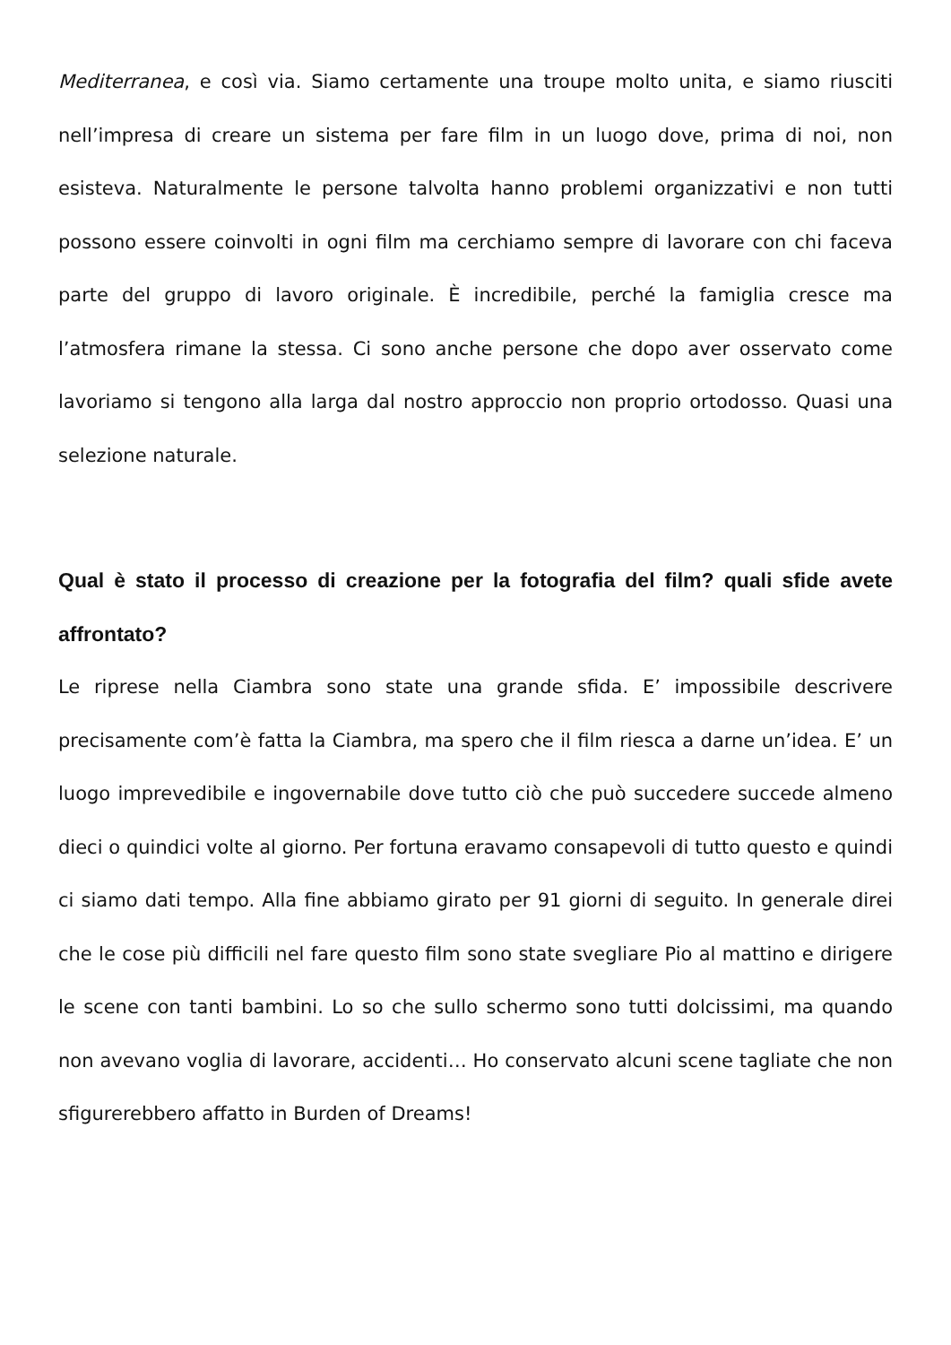Mediterranea, e così via. Siamo certamente una troupe molto unita, e siamo riusciti nell’impresa di creare un sistema per fare film in un luogo dove, prima di noi, non esisteva. Naturalmente le persone talvolta hanno problemi organizzativi e non tutti possono essere coinvolti in ogni film ma cerchiamo sempre di lavorare con chi faceva parte del gruppo di lavoro originale. È incredibile, perché la famiglia cresce ma l’atmosfera rimane la stessa. Ci sono anche persone che dopo aver osservato come lavoriamo si tengono alla larga dal nostro approccio non proprio ortodosso. Quasi una selezione naturale.
Qual è stato il processo di creazione per la fotografia del film? quali sfide avete affrontato?
Le riprese nella Ciambra sono state una grande sfida. E’ impossibile descrivere precisamente com’è fatta la Ciambra, ma spero che il film riesca a darne un’idea. E’ un luogo imprevedibile e ingovernabile dove tutto ciò che può succedere succede almeno dieci o quindici volte al giorno. Per fortuna eravamo consapevoli di tutto questo e quindi ci siamo dati tempo. Alla fine abbiamo girato per 91 giorni di seguito. In generale direi che le cose più difficili nel fare questo film sono state svegliare Pio al mattino e dirigere le scene con tanti bambini. Lo so che sullo schermo sono tutti dolcissimi, ma quando non avevano voglia di lavorare, accidenti… Ho conservato alcuni scene tagliate che non sfigurerebbero affatto in Burden of Dreams!